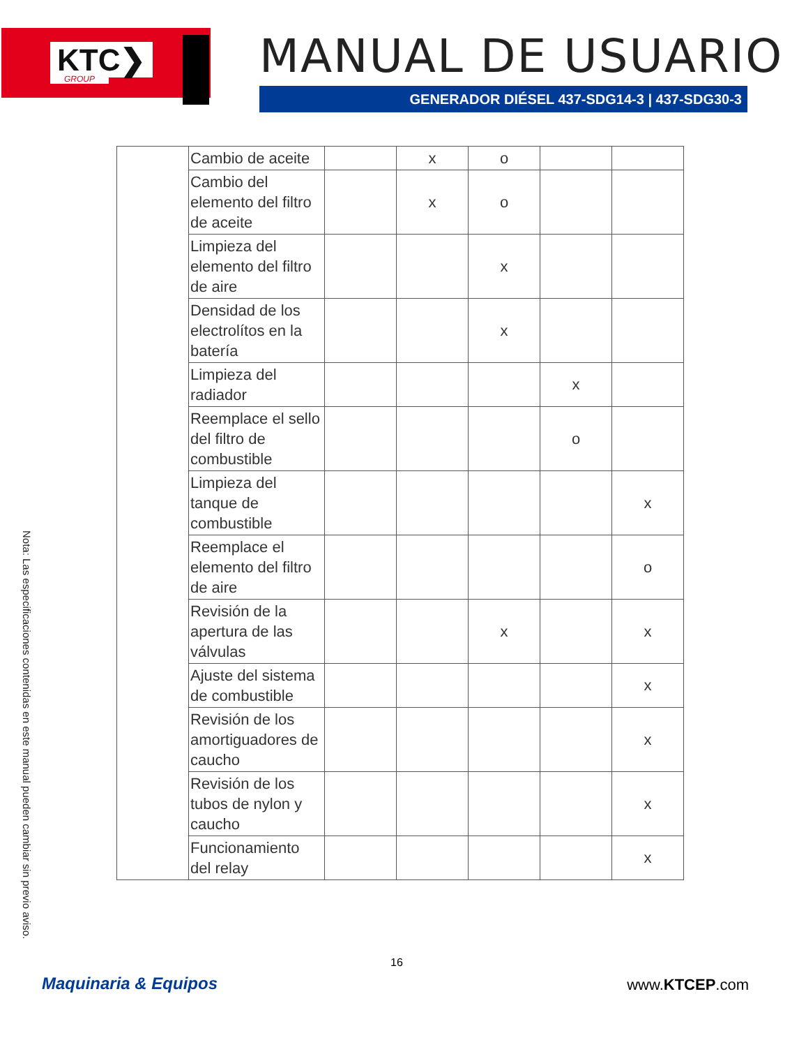KTC❯
GROUP
MANUAL DE USUARIO
GENERADOR DIÉSEL 437-SDG14-3 | 437-SDG30-3
| | Cambio de aceite | | x | o | | |
| | Cambio del elemento del filtro de aceite | | x | o | | |
| | Limpieza del elemento del filtro de aire | | | x | | |
| | Densidad de los electrolítos en la batería | | | x | | |
| | Limpieza del radiador | | | | x | |
| | Reemplace el sello del filtro de combustible | | | | o | |
| | Limpieza del tanque de combustible | | | | | x |
| | Reemplace el elemento del filtro de aire | | | | | o |
| | Revisión de la apertura de las válvulas | | | x | | x |
| | Ajuste del sistema de combustible | | | | | x |
| | Revisión de los amortiguadores de caucho | | | | | x |
| | Revisión de los tubos de nylon y caucho | | | | | x |
| | Funcionamiento del relay | | | | | x |
Nota: Las especificaciones contenidas en este manual pueden cambiar sin previo aviso.
16
Maquinaria & Equipos www.KTCEP.com